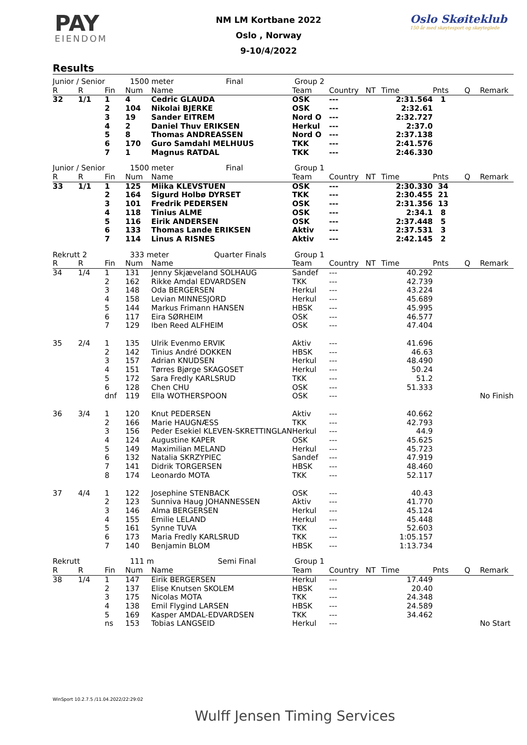PAY
EIENDOM
NM LM Kortbane 2022
Oslo , Norway
9-10/4/2022
Oslo Skøiteklub
150 år med skøytesport og skøyteglede
Results
| Junior / Senior | | | 1500 meter Final | | Group 2 | | | | | | |
| --- | --- | --- | --- | --- | --- | --- | --- | --- | --- | --- | --- |
| R | R | Fin | Num | Name | Team | Country | NT | Time | Pnts | Q | Remark |
| 32 | 1/1 | 1 | 4 | Cedric GLAUDA | OSK | --- | | 2:31.564 | 1 | | |
| | | 2 | 104 | Nikolai BJERKE | OSK | --- | | 2:32.61 | | | |
| | | 3 | 19 | Sander EITREM | Nord O | --- | | 2:32.727 | | | |
| | | 4 | 2 | Daniel Thuv ERIKSEN | Herkul | --- | | 2:37.0 | | | |
| | | 5 | 8 | Thomas ANDREASSEN | Nord O | --- | | 2:37.138 | | | |
| | | 6 | 170 | Guro Samdahl MELHUUS | TKK | --- | | 2:41.576 | | | |
| | | 7 | 1 | Magnus RATDAL | TKK | --- | | 2:46.330 | | | |
| Junior / Senior | | | 1500 meter Final | | Group 1 | | | | | | |
| R | R | Fin | Num | Name | Team | Country | NT | Time | Pnts | Q | Remark |
| 33 | 1/1 | 1 | 125 | Miika KLEVSTUEN | OSK | --- | | 2:30.330 | 34 | | |
| | | 2 | 164 | Sigurd Holbø DYRSET | TKK | --- | | 2:30.455 | 21 | | |
| | | 3 | 101 | Fredrik PEDERSEN | OSK | --- | | 2:31.356 | 13 | | |
| | | 4 | 118 | Tinius ALME | OSK | --- | | 2:34.1 | 8 | | |
| | | 5 | 116 | Eirik ANDERSEN | OSK | --- | | 2:37.448 | 5 | | |
| | | 6 | 133 | Thomas Lande ERIKSEN | Aktiv | --- | | 2:37.531 | 3 | | |
| | | 7 | 114 | Linus A RISNES | Aktiv | --- | | 2:42.145 | 2 | | |
| Rekrutt 2 | | | 333 meter Quarter Finals | | Group 1 | | | | | | |
| R | R | Fin | Num | Name | Team | Country | NT | Time | Pnts | Q | Remark |
| 34 | 1/4 | 1 | 131 | Jenny Skjæveland SOLHAUG | Sandef | --- | | 40.292 | | | |
| | | 2 | 162 | Rikke Amdal EDVARDSEN | TKK | --- | | 42.739 | | | |
| | | 3 | 148 | Oda BERGERSEN | Herkul | --- | | 43.224 | | | |
| | | 4 | 158 | Levian MINNESJORD | Herkul | --- | | 45.689 | | | |
| | | 5 | 144 | Markus Frimann HANSEN | HBSK | --- | | 45.995 | | | |
| | | 6 | 117 | Eira SØRHEIM | OSK | --- | | 46.577 | | | |
| | | 7 | 129 | Iben Reed ALFHEIM | OSK | --- | | 47.404 | | | |
| 35 | 2/4 | 1 | 135 | Ulrik Evenmo ERVIK | Aktiv | --- | | 41.696 | | | |
| | | 2 | 142 | Tinius André DOKKEN | HBSK | --- | | 46.63 | | | |
| | | 3 | 157 | Adrian KNUDSEN | Herkul | --- | | 48.490 | | | |
| | | 4 | 151 | Tørres Bjørge SKAGOSET | Herkul | --- | | 50.24 | | | |
| | | 5 | 172 | Sara Fredly KARLSRUD | TKK | --- | | 51.2 | | | |
| | | 6 | 128 | Chen CHU | OSK | --- | | 51.333 | | | |
| | | dnf | 119 | Ella WOTHERSPOON | OSK | --- | | | | | No Finish |
| 36 | 3/4 | 1 | 120 | Knut PEDERSEN | Aktiv | --- | | 40.662 | | | |
| | | 2 | 166 | Marie HAUGNÆSS | TKK | --- | | 42.793 | | | |
| | | 3 | 156 | Peder Esekiel KLEVEN-SKRETTINGLAN | Herkul | --- | | 44.9 | | | |
| | | 4 | 124 | Augustine KAPER | OSK | --- | | 45.625 | | | |
| | | 5 | 149 | Maximilian MELAND | Herkul | --- | | 45.723 | | | |
| | | 6 | 132 | Natalia SKRZYPIEC | Sandef | --- | | 47.919 | | | |
| | | 7 | 141 | Didrik TORGERSEN | HBSK | --- | | 48.460 | | | |
| | | 8 | 174 | Leonardo MOTA | TKK | --- | | 52.117 | | | |
| 37 | 4/4 | 1 | 122 | Josephine STENBACK | OSK | --- | | 40.43 | | | |
| | | 2 | 123 | Sunniva Haug JOHANNESSEN | Aktiv | --- | | 41.770 | | | |
| | | 3 | 146 | Alma BERGERSEN | Herkul | --- | | 45.124 | | | |
| | | 4 | 155 | Emilie LELAND | Herkul | --- | | 45.448 | | | |
| | | 5 | 161 | Synne TUVA | TKK | --- | | 52.603 | | | |
| | | 6 | 173 | Maria Fredly KARLSRUD | TKK | --- | | 1:05.157 | | | |
| | | 7 | 140 | Benjamin BLOM | HBSK | --- | | 1:13.734 | | | |
| Rekrutt | | | 111 m Semi Final | | Group 1 | | | | | | |
| R | R | Fin | Num | Name | Team | Country | NT | Time | Pnts | Q | Remark |
| 38 | 1/4 | 1 | 147 | Eirik BERGERSEN | Herkul | --- | | 17.449 | | | |
| | | 2 | 137 | Elise Knutsen SKOLEM | HBSK | --- | | 20.40 | | | |
| | | 3 | 175 | Nicolas MOTA | TKK | --- | | 24.348 | | | |
| | | 4 | 138 | Emil Flygind LARSEN | HBSK | --- | | 24.589 | | | |
| | | 5 | 169 | Kasper AMDAL-EDVARDSEN | TKK | --- | | 34.462 | | | |
| | | ns | 153 | Tobias LANGSEID | Herkul | --- | | | | | No Start |
WinSport 10.2.7.5 /11.04.2022/22:29:02
Wulff Jensen Timing Services